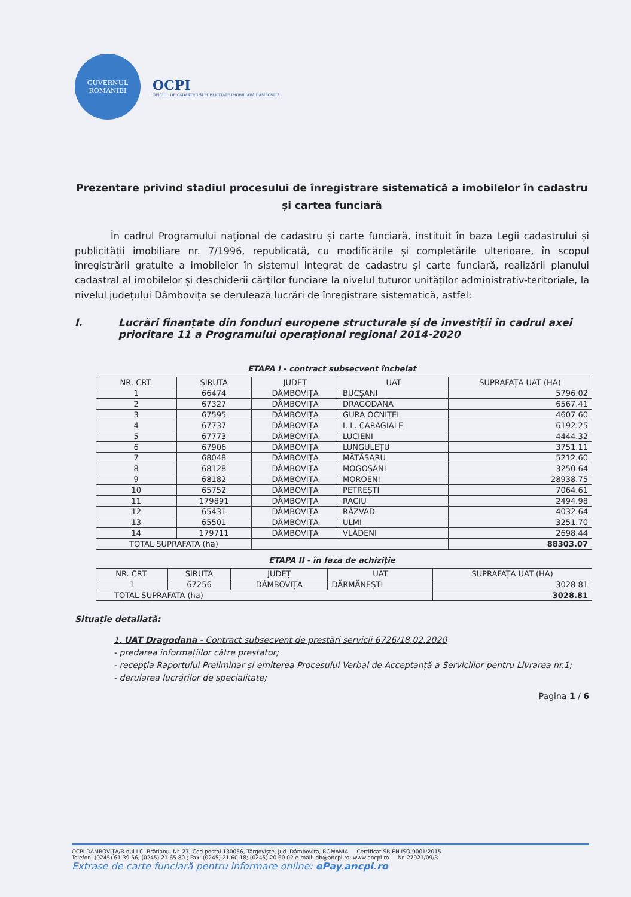GUVERNUL
ROMÂNIEI
OCPI
OFICIUL DE CADASTRU ȘI PUBLICITATE IMOBILIARĂ DÂMBOVIȚA
Prezentare privind stadiul procesului de înregistrare sistematică a imobilelor în cadastru și cartea funciară
În cadrul Programului național de cadastru și carte funciară, instituit în baza Legii cadastrului și publicității imobiliare nr. 7/1996, republicată, cu modificările și completările ulterioare, în scopul înregistrării gratuite a imobilelor în sistemul integrat de cadastru și carte funciară, realizării planului cadastral al imobilelor și deschiderii cărților funciare la nivelul tuturor unităților administrativ-teritoriale, la nivelul județului Dâmbovița se derulează lucrări de înregistrare sistematică, astfel:
I. Lucrări finanțate din fonduri europene structurale și de investiții în cadrul axei prioritare 11 a Programului operațional regional 2014-2020
ETAPA I - contract subsecvent încheiat
| NR. CRT. | SIRUTA | JUDEȚ | UAT | SUPRAFAȚA UAT (HA) |
| --- | --- | --- | --- | --- |
| 1 | 66474 | DÂMBOVIȚA | BUCȘANI | 5796.02 |
| 2 | 67327 | DÂMBOVIȚA | DRAGODANA | 6567.41 |
| 3 | 67595 | DÂMBOVIȚA | GURA OCNIȚEI | 4607.60 |
| 4 | 67737 | DÂMBOVIȚA | I. L. CARAGIALE | 6192.25 |
| 5 | 67773 | DÂMBOVIȚA | LUCIENI | 4444.32 |
| 6 | 67906 | DÂMBOVIȚA | LUNGULEȚU | 3751.11 |
| 7 | 68048 | DÂMBOVIȚA | MĂTĂSARU | 5212.60 |
| 8 | 68128 | DÂMBOVIȚA | MOGOȘANI | 3250.64 |
| 9 | 68182 | DÂMBOVIȚA | MOROENI | 28938.75 |
| 10 | 65752 | DÂMBOVIȚA | PETREȘTI | 7064.61 |
| 11 | 179891 | DÂMBOVIȚA | RACIU | 2494.98 |
| 12 | 65431 | DÂMBOVIȚA | RĂZVAD | 4032.64 |
| 13 | 65501 | DÂMBOVIȚA | ULMI | 3251.70 |
| 14 | 179711 | DÂMBOVIȚA | VLĂDENI | 2698.44 |
| TOTAL SUPRAFATA (ha) | | | | 88303.07 |
ETAPA II - în faza de achiziție
| NR. CRT. | SIRUTA | JUDEȚ | UAT | SUPRAFAȚA UAT (HA) |
| --- | --- | --- | --- | --- |
| 1 | 67256 | DÂMBOVIȚA | DĂRMĂNEȘTI | 3028.81 |
| TOTAL SUPRAFATA (ha) | | | | 3028.81 |
Situație detaliată:
1. UAT Dragodana - Contract subsecvent de prestări servicii 6726/18.02.2020
- predarea informațiilor către prestator;
- recepția Raportului Preliminar și emiterea Procesului Verbal de Acceptanță a Serviciilor pentru Livrarea nr.1;
- derularea lucrărilor de specialitate;
Pagina 1 / 6
OCPI DÂMBOVIȚA/B-dul I.C. Brătianu, Nr. 27, Cod postal 130056, Târgoviște, Jud. Dâmbovița, ROMÂNIA Certificat SR EN ISO 9001:2015
Telefon: (0245) 61 39 56, (0245) 21 65 80 ; Fax: (0245) 21 60 18; (0245) 20 60 02 e-mail: db@ancpi.ro; www.ancpi.ro Nr. 27921/09/R
Extrase de carte funciară pentru informare online: ePay.ancpi.ro